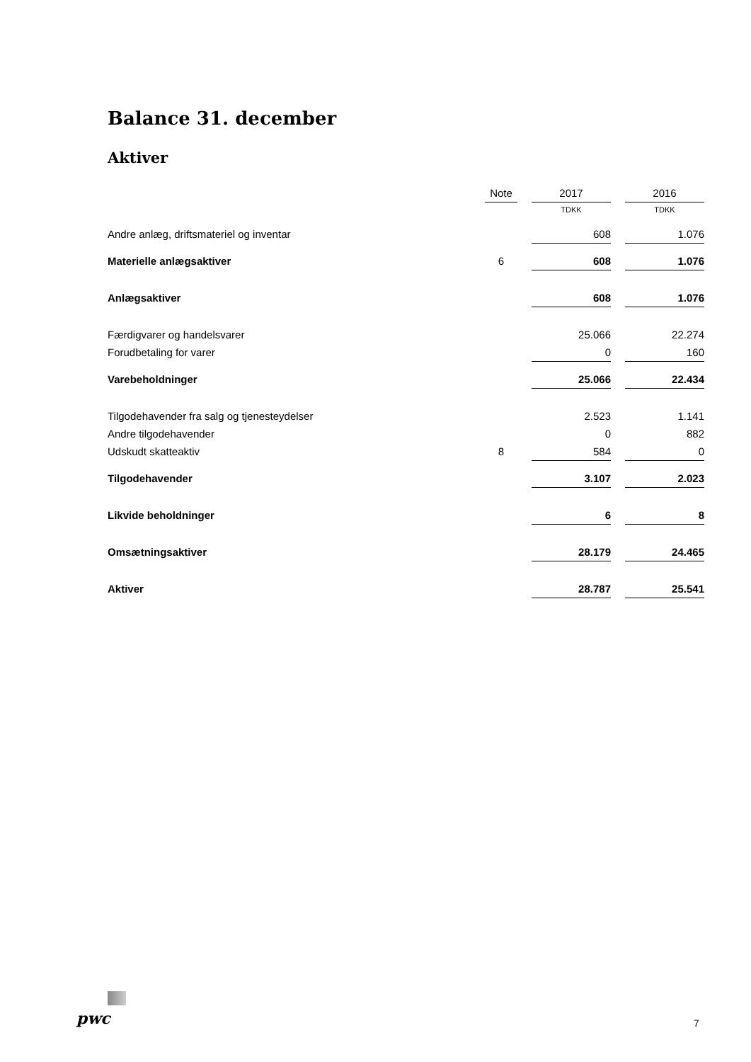Balance 31. december
Aktiver
| | Note | | 2017 | | 2016 |
| --- | --- | --- | --- | --- | --- |
| | | | TDKK | | TDKK |
| Andre anlæg, driftsmateriel og inventar | | | 608 | | 1.076 |
| Materielle anlægsaktiver | 6 | | 608 | | 1.076 |
| Anlægsaktiver | | | 608 | | 1.076 |
| Færdigvarer og handelsvarer | | | 25.066 | | 22.274 |
| Forudbetaling for varer | | | 0 | | 160 |
| Varebeholdninger | | | 25.066 | | 22.434 |
| Tilgodehavender fra salg og tjenesteydelser | | | 2.523 | | 1.141 |
| Andre tilgodehavender | | | 0 | | 882 |
| Udskudt skatteaktiv | 8 | | 584 | | 0 |
| Tilgodehavender | | | 3.107 | | 2.023 |
| Likvide beholdninger | | | 6 | | 8 |
| Omsætningsaktiver | | | 28.179 | | 24.465 |
| Aktiver | | | 28.787 | | 25.541 |
pwc 7